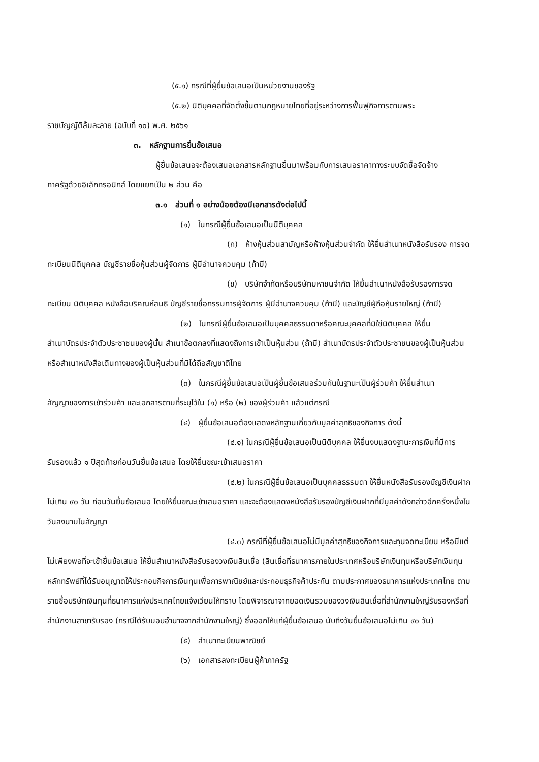(๕.๑) กรณีที่ผู้ยื่นข้อเสนอเป็นหน่วยงานของรัฐ
(๕.๒) นิติบุคคลที่จัดตั้งขึ้นตามกฎหมายไทยที่อยู่ระหว่างการฟื้นฟูกิจการตามพระ
ราชบัญญัติล้มละลาย (ฉบับที่ ๑๐) พ.ศ. ๒๕๖๑
๓. หลักฐานการยื่นข้อเสนอ
ผู้ยื่นข้อเสนอจะต้องเสนอเอกสารหลักฐานยื่นมาพร้อมกับการเสนอราคาทางระบบจัดซื้อจัดจ้าง
ภาครัฐด้วยอิเล็กทรอนิกส์ โดยแยกเป็น ๒ ส่วน คือ
๓.๑ ส่วนที่ ๑ อย่างน้อยต้องมีเอกสารดังต่อไปนี้
(๑) ในกรณีผู้ยื่นข้อเสนอเป็นนิติบุคคล
(ก) ห้างหุ้นส่วนสามัญหรือห้างหุ้นส่วนจำกัด ให้ยื่นสำเนาหนังสือรับรอง การจด
ทะเบียนนิติบุคคล บัญชีรายชื่อหุ้นส่วนผู้จัดการ ผู้มีอำนาจควบคุม (ถ้ามี)
(ข) บริษัทจำกัดหรือบริษัทมหาชนจำกัด ให้ยื่นสำเนาหนังสือรับรองการจด
ทะเบียน นิติบุคคล หนังสือบริคณห์สนธิ บัญชีรายชื่อกรรมการผู้จัดการ ผู้มีอำนาจควบคุม (ถ้ามี) และบัญชีผู้ถือหุ้นรายใหญ่ (ถ้ามี)
(๒) ในกรณีผู้ยื่นข้อเสนอเป็นบุคคลธรรมดาหรือคณะบุคคลที่มิใช่นิติบุคคล ให้ยื่น
สำเนาบัตรประจำตัวประชาชนของผู้นั้น สำเนาข้อตกลงที่แสดงถึงการเข้าเป็นหุ้นส่วน (ถ้ามี) สำเนาบัตรประจำตัวประชาชนของผู้เป็นหุ้นส่วน หรือสำเนาหนังสือเดินทางของผู้เป็นหุ้นส่วนที่มิได้ถือสัญชาติไทย
(๓) ในกรณีผู้ยื่นข้อเสนอเป็นผู้ยื่นข้อเสนอร่วมกันในฐานะเป็นผู้ร่วมค้า ให้ยื่นสำเนา
สัญญาของการเข้าร่วมค้า และเอกสารตามที่ระบุไว้ใน (๑) หรือ (๒) ของผู้ร่วมค้า แล้วแต่กรณี
(๔) ผู้ยื่นข้อเสนอต้องแสดงหลักฐานเกี่ยวกับมูลค่าสุทธิของกิจการ ดังนี้
(๔.๑) ในกรณีผู้ยื่นข้อเสนอเป็นนิติบุคคล ให้ยื่นงบแสดงฐานะการเงินที่มีการ
รับรองแล้ว ๑ ปีสุดท้ายก่อนวันยื่นข้อเสนอ โดยให้ยื่นขณะเข้าเสนอราคา
(๔.๒) ในกรณีผู้ยื่นข้อเสนอเป็นบุคคลธรรมดา ให้ยื่นหนังสือรับรองบัญชีเงินฝาก
ไม่เกิน ๙๐ วัน ก่อนวันยื่นข้อเสนอ โดยให้ยื่นขณะเข้าเสนอราคา และจะต้องแสดงหนังสือรับรองบัญชีเงินฝากที่มีมูลค่าดังกล่าวอีกครั้งหนึ่งในวันลงนามในสัญญา
(๔.๓) กรณีที่ผู้ยื่นข้อเสนอไม่มีมูลค่าสุทธิของกิจการและทุนจดทะเบียน หรือมีแต่
ไม่เพียงพอที่จะเข้ายื่นข้อเสนอ ให้ยื่นสำเนาหนังสือรับรองวงเงินสินเชื่อ (สินเชื่อที่ธนาคารภายในประเทศหรือบริษัทเงินทุนหรือบริษัทเงินทุนหลักทรัพย์ที่ได้รับอนุญาตให้ประกอบกิจการเงินทุนเพื่อการพาณิชย์และประกอบธุรกิจค้าประกัน ตามประกาศของธนาคารแห่งประเทศไทย ตามรายชื่อบริษัทเงินทุนที่ธนาคารแห่งประเทศไทยแจ้งเวียนให้ทราบ โดยพิจารณาจากยอดเงินรวมของวงเงินสินเชื่อที่สำนักงานใหญ่รับรองหรือที่สำนักงานสาขารับรอง (กรณีได้รับมอบอำนาจจากสำนักงานใหญ่) ซึ่งออกให้แก่ผู้ยื่นข้อเสนอ นับถึงวันยื่นข้อเสนอไม่เกิน ๙๐ วัน)
(๕) สำเนาทะเบียนพาณิชย์
(๖) เอกสารลงทะเบียนผู้ค้าภาครัฐ